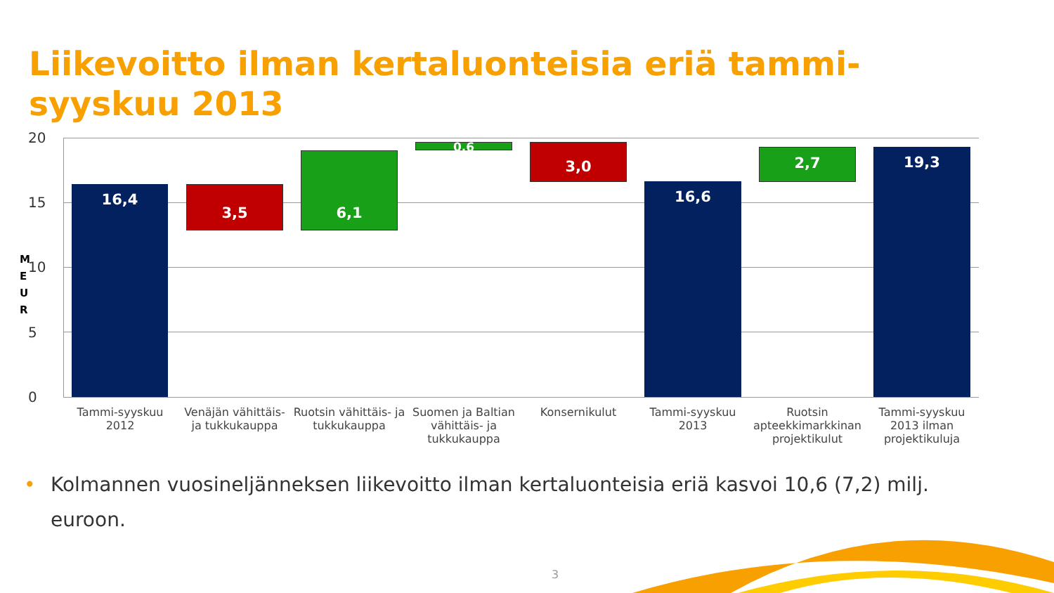Liikevoitto ilman kertaluonteisia eriä tammi-
syyskuu 2013
20
15
10
5
0
M E U R
16,4 3,5
6,1
0,6 3,0
16,6
2,7 19,3
Tammi-syyskuu 2012
Venäjän vähittäis- ja tukkukauppa
Ruotsin vähittäis- ja tukkukauppa
Suomen ja Baltian vähittäis- ja tukkukauppa
Konsernikulut
Tammi-syyskuu 2013
Ruotsin apteekkimarkkinan projektikulut
Tammi-syyskuu 2013 ilman projektikuluja
• Kolmannen vuosineljänneksen liikevoitto ilman kertaluonteisia eriä kasvoi 10,6 (7,2) milj. euroon.
3